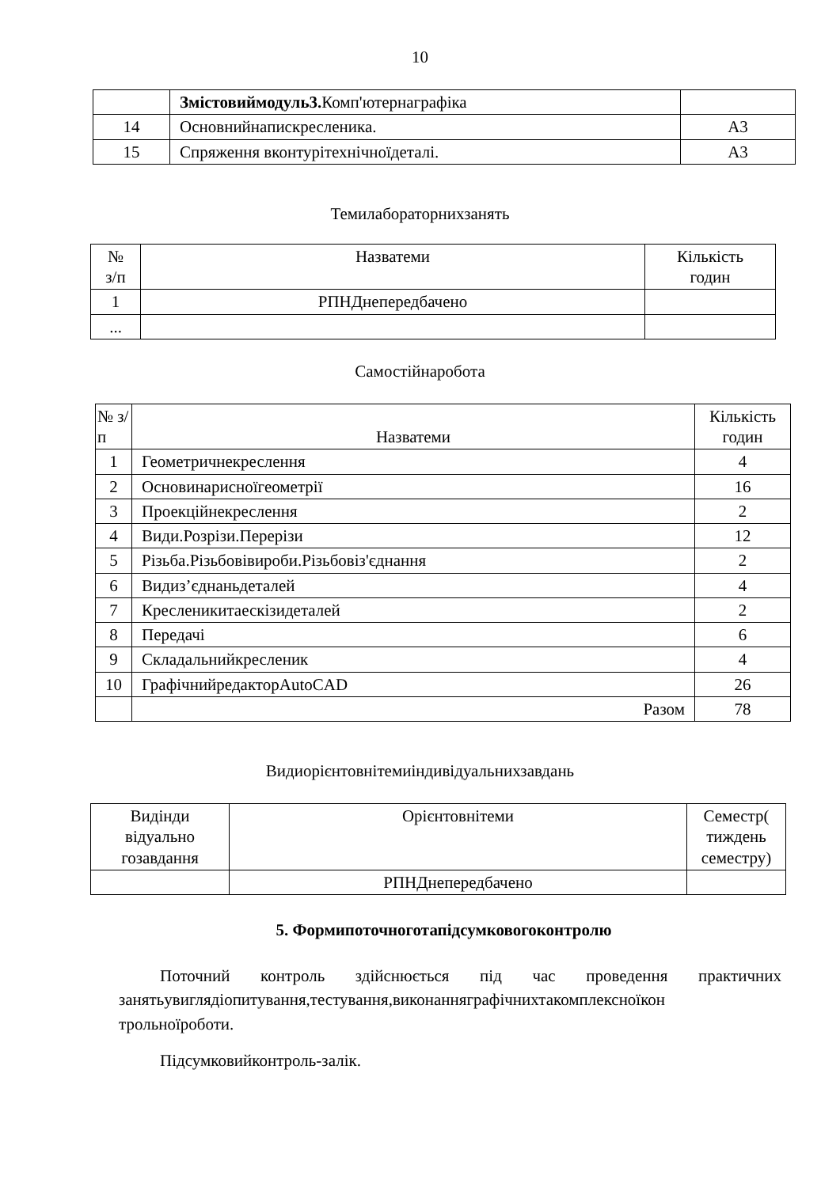10
| | Змістовиймодуль3. Комп'ютернаграфіка | |
| 14 | Основнийнапискресленика. | А3 |
| 15 | Спряження вконтурітехнічноїдеталі. | А3 |
Темилабораторнихзанять
| № з/п | Назватеми | Кількість годин |
| --- | --- | --- |
| 1 | РПНДнепередбачено | |
| ... | | |
Самостійнаробота
| № з/п | Назватеми | Кількість годин |
| --- | --- | --- |
| 1 | Геометричнекреслення | 4 |
| 2 | Основинарисноїгеометрії | 16 |
| 3 | Проекційнекреслення | 2 |
| 4 | Види.Розрізи.Перерізи | 12 |
| 5 | Різьба.Різьбовівироби.Різьбовіз'єднання | 2 |
| 6 | Видиз’єднаньдеталей | 4 |
| 7 | Кресленикитаескізидеталей | 2 |
| 8 | Передачі | 6 |
| 9 | Складальнийкресленик | 4 |
| 10 | ГрафічнийредакторAutoCAD | 26 |
| | Разом | 78 |
Видиорієнтовнітемиіндивідуальнихзавдань
| Видінди відуально гозавдання | Орієнтовнітеми | Семестр( тиждень семестру) |
| --- | --- | --- |
| | РПНДнепередбачено | |
5. Формипоточноготапідсумковогоконтролю
Поточний контроль здійснюється під час проведення практичних занятьувиглядіопитування,тестування,виконанняграфічнихтакомплексноїкон трольноїроботи.
Підсумковийконтроль-залік.